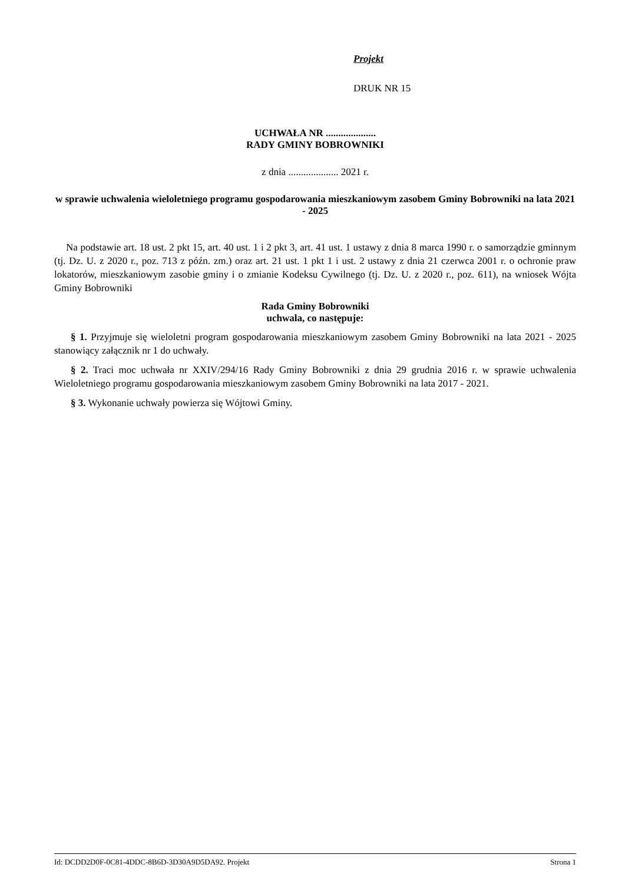Projekt
DRUK NR 15
UCHWAŁA NR ....................
RADY GMINY BOBROWNIKI
z dnia .................... 2021 r.
w sprawie uchwalenia wieloletniego programu gospodarowania mieszkaniowym zasobem Gminy Bobrowniki na lata 2021 - 2025
Na podstawie art. 18 ust. 2 pkt 15, art. 40 ust. 1 i 2 pkt 3, art. 41 ust. 1 ustawy z dnia 8 marca 1990 r. o samorządzie gminnym (tj. Dz. U. z 2020 r., poz. 713 z późn. zm.) oraz art. 21 ust. 1 pkt 1 i ust. 2 ustawy z dnia 21 czerwca 2001 r. o ochronie praw lokatorów, mieszkaniowym zasobie gminy i o zmianie Kodeksu Cywilnego (tj. Dz. U. z 2020 r., poz. 611), na wniosek Wójta Gminy Bobrowniki
Rada Gminy Bobrowniki
uchwala, co następuje:
§ 1. Przyjmuje się wieloletni program gospodarowania mieszkaniowym zasobem Gminy Bobrowniki na lata 2021 - 2025 stanowiący załącznik nr 1 do uchwały.
§ 2. Traci moc uchwała nr XXIV/294/16 Rady Gminy Bobrowniki z dnia 29 grudnia 2016 r. w sprawie uchwalenia Wieloletniego programu gospodarowania mieszkaniowym zasobem Gminy Bobrowniki na lata 2017 - 2021.
§ 3. Wykonanie uchwały powierza się Wójtowi Gminy.
Id: DCDD2D0F-0C81-4DDC-8B6D-3D30A9D5DA92. Projekt Strona 1